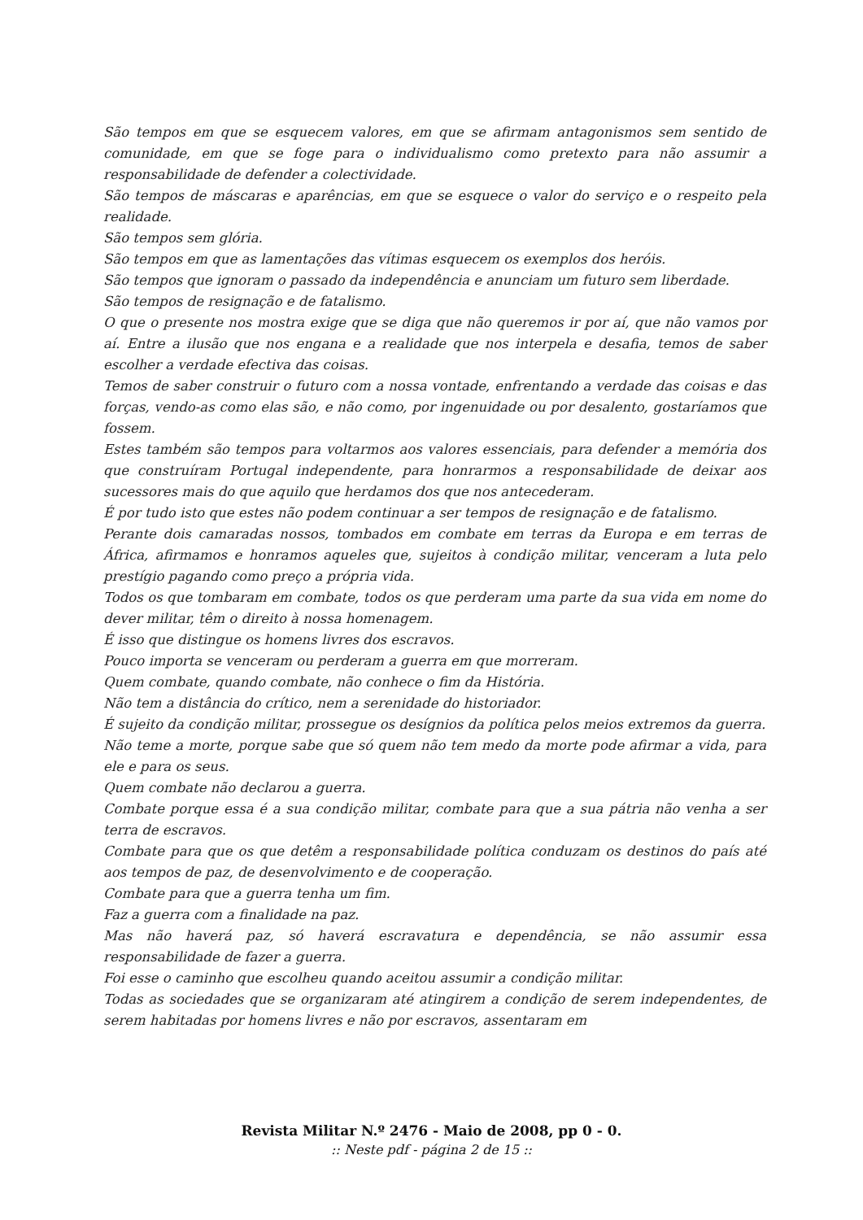São tempos em que se esquecem valores, em que se afirmam antagonismos sem sentido de comunidade, em que se foge para o individualismo como pretexto para não assumir a responsabilidade de defender a colectividade.
São tempos de máscaras e aparências, em que se esquece o valor do serviço e o respeito pela realidade.
São tempos sem glória.
São tempos em que as lamentações das vítimas esquecem os exemplos dos heróis.
São tempos que ignoram o passado da independência e anunciam um futuro sem liberdade.
São tempos de resignação e de fatalismo.
O que o presente nos mostra exige que se diga que não queremos ir por aí, que não vamos por aí. Entre a ilusão que nos engana e a realidade que nos interpela e desafia, temos de saber escolher a verdade efectiva das coisas.
Temos de saber construir o futuro com a nossa vontade, enfrentando a verdade das coisas e das forças, vendo-as como elas são, e não como, por ingenuidade ou por desalento, gostaríamos que fossem.
Estes também são tempos para voltarmos aos valores essenciais, para defender a memória dos que construíram Portugal independente, para honrarmos a responsabilidade de deixar aos sucessores mais do que aquilo que herdamos dos que nos antecederam.
É por tudo isto que estes não podem continuar a ser tempos de resignação e de fatalismo.
Perante dois camaradas nossos, tombados em combate em terras da Europa e em terras de África, afirmamos e honramos aqueles que, sujeitos à condição militar, venceram a luta pelo prestígio pagando como preço a própria vida.
Todos os que tombaram em combate, todos os que perderam uma parte da sua vida em nome do dever militar, têm o direito à nossa homenagem.
É isso que distingue os homens livres dos escravos.
Pouco importa se venceram ou perderam a guerra em que morreram.
Quem combate, quando combate, não conhece o fim da História.
Não tem a distância do crítico, nem a serenidade do historiador.
É sujeito da condição militar, prossegue os desígnios da política pelos meios extremos da guerra.
Não teme a morte, porque sabe que só quem não tem medo da morte pode afirmar a vida, para ele e para os seus.
Quem combate não declarou a guerra.
Combate porque essa é a sua condição militar, combate para que a sua pátria não venha a ser terra de escravos.
Combate para que os que detêm a responsabilidade política conduzam os destinos do país até aos tempos de paz, de desenvolvimento e de cooperação.
Combate para que a guerra tenha um fim.
Faz a guerra com a finalidade na paz.
Mas não haverá paz, só haverá escravatura e dependência, se não assumir essa responsabilidade de fazer a guerra.
Foi esse o caminho que escolheu quando aceitou assumir a condição militar.
Todas as sociedades que se organizaram até atingirem a condição de serem independentes, de serem habitadas por homens livres e não por escravos, assentaram em
Revista Militar N.º 2476 - Maio de 2008, pp 0 - 0.
:: Neste pdf - página 2 de 15 ::